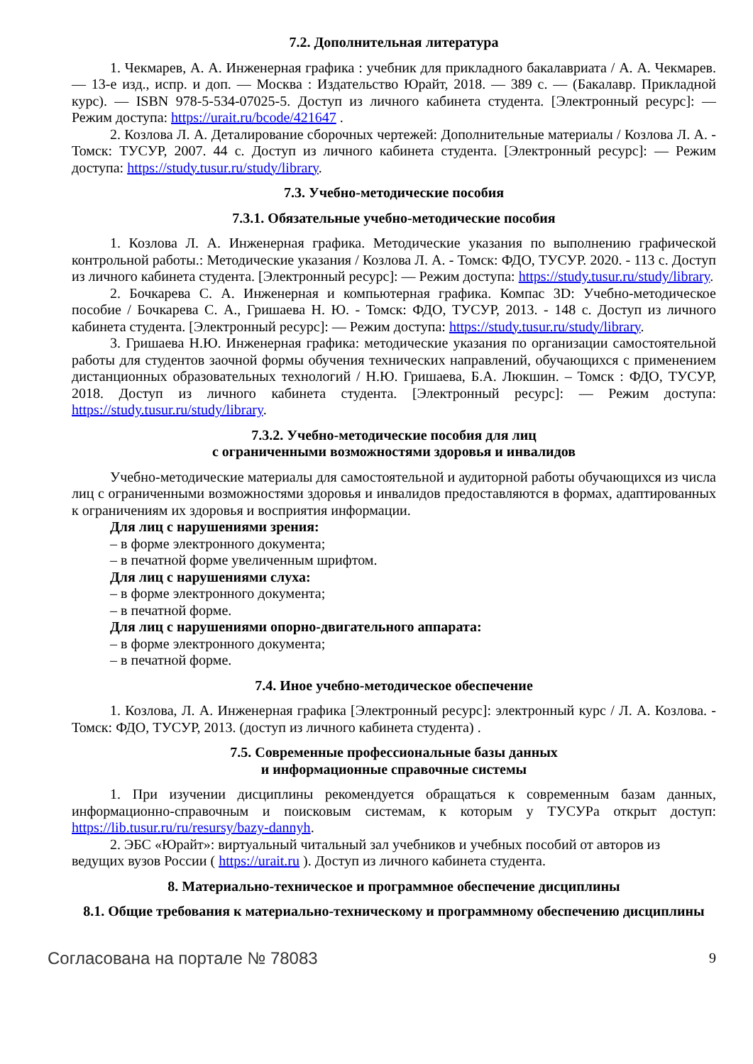7.2. Дополнительная литература
1. Чекмарев, А. А. Инженерная графика : учебник для прикладного бакалавриата / А. А. Чекмарев. — 13-е изд., испр. и доп. — Москва : Издательство Юрайт, 2018. — 389 с. — (Бакалавр. Прикладной курс). — ISBN 978-5-534-07025-5. Доступ из личного кабинета студента. [Электронный ресурс]: — Режим доступа: https://urait.ru/bcode/421647 .
2. Козлова Л. А. Деталирование сборочных чертежей: Дополнительные материалы / Козлова Л. А. - Томск: ТУСУР, 2007. 44 с. Доступ из личного кабинета студента. [Электронный ресурс]: — Режим доступа: https://study.tusur.ru/study/library.
7.3. Учебно-методические пособия
7.3.1. Обязательные учебно-методические пособия
1. Козлова Л. А. Инженерная графика. Методические указания по выполнению графической контрольной работы.: Методические указания / Козлова Л. А. - Томск: ФДО, ТУСУР. 2020. - 113 с. Доступ из личного кабинета студента. [Электронный ресурс]: — Режим доступа: https://study.tusur.ru/study/library.
2. Бочкарева С. А. Инженерная и компьютерная графика. Компас 3D: Учебно-методическое пособие / Бочкарева С. А., Гришаева Н. Ю. - Томск: ФДО, ТУСУР, 2013. - 148 с. Доступ из личного кабинета студента. [Электронный ресурс]: — Режим доступа: https://study.tusur.ru/study/library.
3. Гришаева Н.Ю. Инженерная графика: методические указания по организации самостоятельной работы для студентов заочной формы обучения технических направлений, обучающихся с применением дистанционных образовательных технологий / Н.Ю. Гришаева, Б.А. Люкшин. – Томск : ФДО, ТУСУР, 2018. Доступ из личного кабинета студента. [Электронный ресурс]: — Режим доступа: https://study.tusur.ru/study/library.
7.3.2. Учебно-методические пособия для лиц
с ограниченными возможностями здоровья и инвалидов
Учебно-методические материалы для самостоятельной и аудиторной работы обучающихся из числа лиц с ограниченными возможностями здоровья и инвалидов предоставляются в формах, адаптированных к ограничениям их здоровья и восприятия информации.
Для лиц с нарушениями зрения:
– в форме электронного документа;
– в печатной форме увеличенным шрифтом.
Для лиц с нарушениями слуха:
– в форме электронного документа;
– в печатной форме.
Для лиц с нарушениями опорно-двигательного аппарата:
– в форме электронного документа;
– в печатной форме.
7.4. Иное учебно-методическое обеспечение
1. Козлова, Л. А. Инженерная графика [Электронный ресурс]: электронный курс / Л. А. Козлова. - Томск: ФДО, ТУСУР, 2013. (доступ из личного кабинета студента) .
7.5. Современные профессиональные базы данных
и информационные справочные системы
1. При изучении дисциплины рекомендуется обращаться к современным базам данных, информационно-справочным и поисковым системам, к которым у ТУСУРа открыт доступ: https://lib.tusur.ru/ru/resursy/bazy-dannyh.
2. ЭБС «Юрайт»: виртуальный читальный зал учебников и учебных пособий от авторов из ведущих вузов России ( https://urait.ru ). Доступ из личного кабинета студента.
8. Материально-техническое и программное обеспечение дисциплины
8.1. Общие требования к материально-техническому и программному обеспечению дисциплины
Согласована на портале № 78083 9